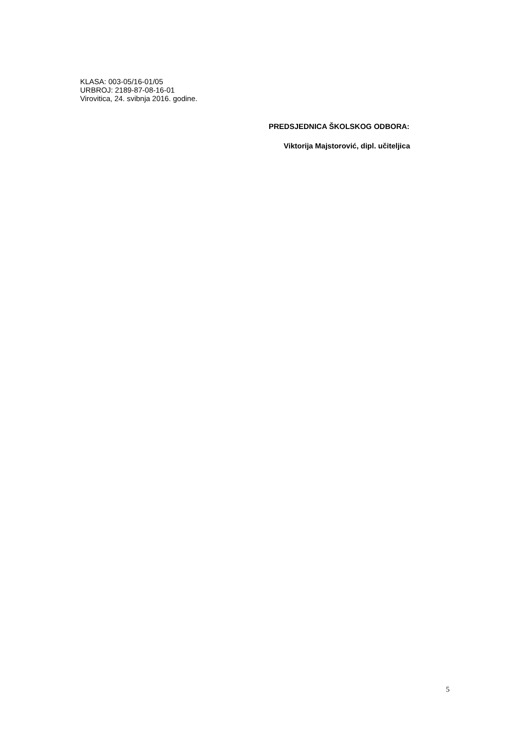KLASA: 003-05/16-01/05
URBROJ: 2189-87-08-16-01
Virovitica, 24. svibnja 2016. godine.
PREDSJEDNICA ŠKOLSKOG ODBORA:
Viktorija Majstorović, dipl. učiteljica
5